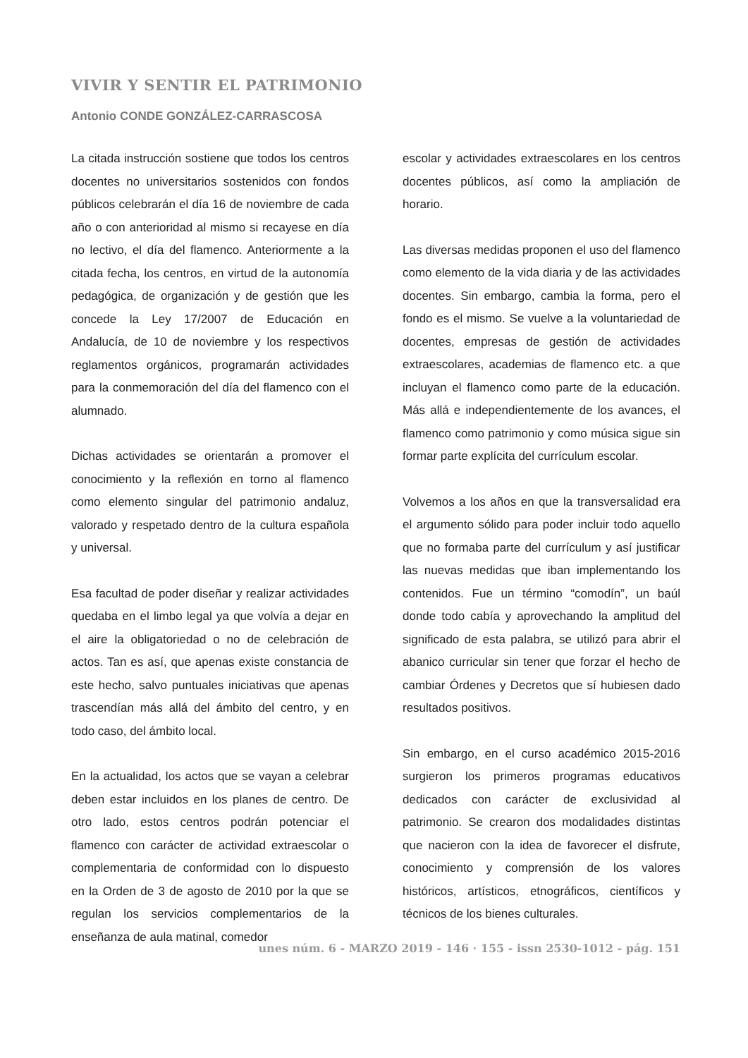VIVIR Y SENTIR EL PATRIMONIO
Antonio CONDE GONZÁLEZ-CARRASCOSA
La citada instrucción sostiene que todos los centros docentes no universitarios sostenidos con fondos públicos celebrarán el día 16 de noviembre de cada año o con anterioridad al mismo si recayese en día no lectivo, el día del flamenco. Anteriormente a la citada fecha, los centros, en virtud de la autonomía pedagógica, de organización y de gestión que les concede la Ley 17/2007 de Educación en Andalucía, de 10 de noviembre y los respectivos reglamentos orgánicos, programarán actividades para la conmemoración del día del flamenco con el alumnado.
Dichas actividades se orientarán a promover el conocimiento y la reflexión en torno al flamenco como elemento singular del patrimonio andaluz, valorado y respetado dentro de la cultura española y universal.
Esa facultad de poder diseñar y realizar actividades quedaba en el limbo legal ya que volvía a dejar en el aire la obligatoriedad o no de celebración de actos. Tan es así, que apenas existe constancia de este hecho, salvo puntuales iniciativas que apenas trascendían más allá del ámbito del centro, y en todo caso, del ámbito local.
En la actualidad, los actos que se vayan a celebrar deben estar incluidos en los planes de centro. De otro lado, estos centros podrán potenciar el flamenco con carácter de actividad extraescolar o complementaria de conformidad con lo dispuesto en la Orden de 3 de agosto de 2010 por la que se regulan los servicios complementarios de la enseñanza de aula matinal, comedor
escolar y actividades extraescolares en los centros docentes públicos, así como la ampliación de horario.
Las diversas medidas proponen el uso del flamenco como elemento de la vida diaria y de las actividades docentes. Sin embargo, cambia la forma, pero el fondo es el mismo. Se vuelve a la voluntariedad de docentes, empresas de gestión de actividades extraescolares, academias de flamenco etc. a que incluyan el flamenco como parte de la educación. Más allá e independientemente de los avances, el flamenco como patrimonio y como música sigue sin formar parte explícita del currículum escolar.
Volvemos a los años en que la transversalidad era el argumento sólido para poder incluir todo aquello que no formaba parte del currículum y así justificar las nuevas medidas que iban implementando los contenidos. Fue un término “comodín”, un baúl donde todo cabía y aprovechando la amplitud del significado de esta palabra, se utilizó para abrir el abanico curricular sin tener que forzar el hecho de cambiar Órdenes y Decretos que sí hubiesen dado resultados positivos.
Sin embargo, en el curso académico 2015-2016 surgieron los primeros programas educativos dedicados con carácter de exclusividad al patrimonio. Se crearon dos modalidades distintas que nacieron con la idea de favorecer el disfrute, conocimiento y comprensión de los valores históricos, artísticos, etnográficos, científicos y técnicos de los bienes culturales.
unes núm. 6 - MARZO 2019 - 146 · 155 - issn 2530-1012 - pág. 151